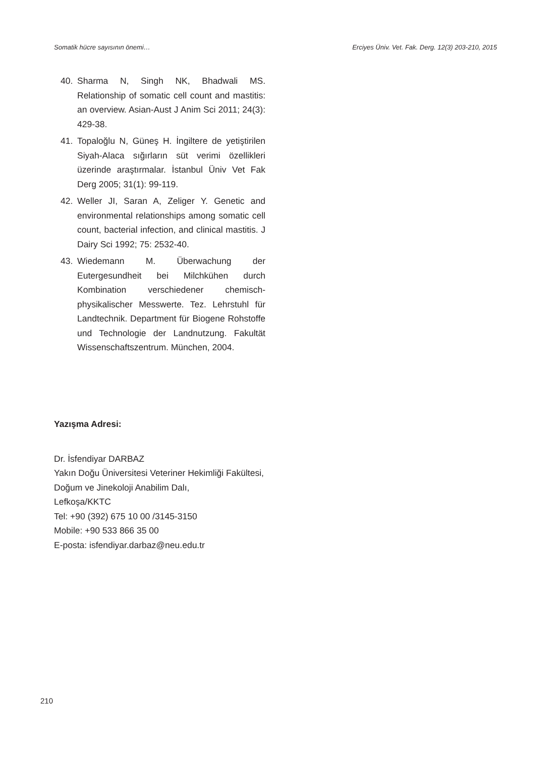Somatik hücre sayısının önemi… Erciyes Üniv. Vet. Fak. Derg. 12(3) 203-210, 2015
40. Sharma N, Singh NK, Bhadwali MS. Relationship of somatic cell count and mastitis: an overview. Asian-Aust J Anim Sci 2011; 24(3): 429-38.
41. Topaloğlu N, Güneş H. İngiltere de yetiştirilen Siyah-Alaca sığırların süt verimi özellikleri üzerinde araştırmalar. İstanbul Üniv Vet Fak Derg 2005; 31(1): 99-119.
42. Weller JI, Saran A, Zeliger Y. Genetic and environmental relationships among somatic cell count, bacterial infection, and clinical mastitis. J Dairy Sci 1992; 75: 2532-40.
43. Wiedemann M. Überwachung der Eutergesundheit bei Milchkühen durch Kombination verschiedener chemisch-physikalischer Messwerte. Tez. Lehrstuhl für Landtechnik. Department für Biogene Rohstoffe und Technologie der Landnutzung. Fakultät Wissenschaftszentrum. München, 2004.
Yazışma Adresi:
Dr. İsfendiyar DARBAZ
Yakın Doğu Üniversitesi Veteriner Hekimliği Fakültesi,
Doğum ve Jinekoloji Anabilim Dalı,
Lefkoşa/KKTC
Tel: +90 (392) 675 10 00 /3145-3150
Mobile: +90 533 866 35 00
E-posta: isfendiyar.darbaz@neu.edu.tr
210